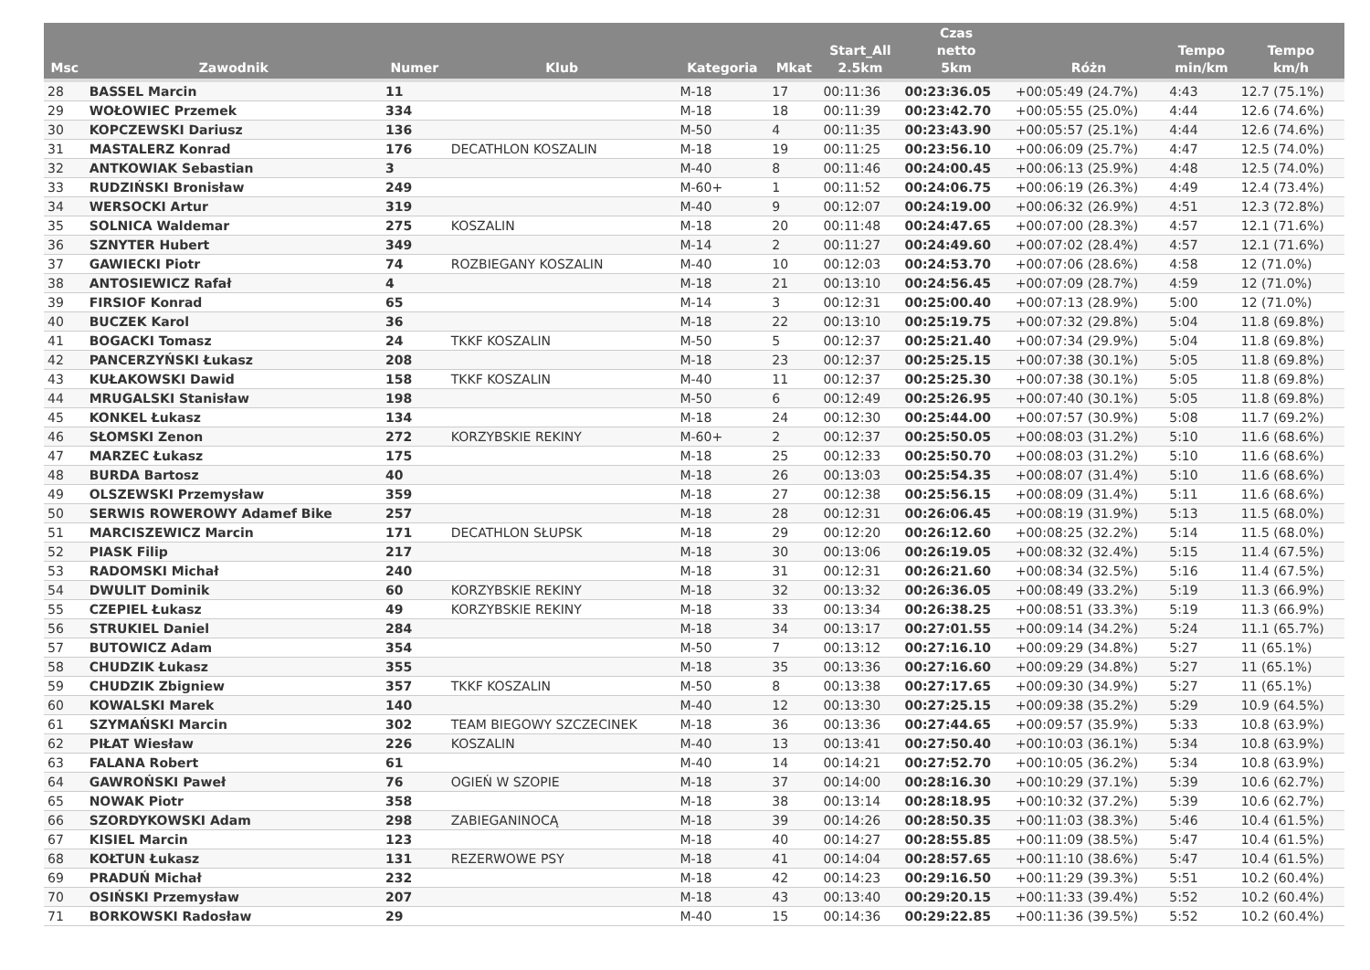| Msc | Zawodnik | Numer | Klub | Kategoria | Mkat | Start_All 2.5km | Czas netto 5km | Różn | Tempo min/km | Tempo km/h |
| --- | --- | --- | --- | --- | --- | --- | --- | --- | --- | --- |
| 28 | BASSEL Marcin | 11 | | M-18 | 17 | 00:11:36 | 00:23:36.05 | +00:05:49 (24.7%) | 4:43 | 12.7 (75.1%) |
| 29 | WOŁOWIEC Przemek | 334 | | M-18 | 18 | 00:11:39 | 00:23:42.70 | +00:05:55 (25.0%) | 4:44 | 12.6 (74.6%) |
| 30 | KOPCZEWSKI Dariusz | 136 | | M-50 | 4 | 00:11:35 | 00:23:43.90 | +00:05:57 (25.1%) | 4:44 | 12.6 (74.6%) |
| 31 | MASTALERZ Konrad | 176 | DECATHLON KOSZALIN | M-18 | 19 | 00:11:25 | 00:23:56.10 | +00:06:09 (25.7%) | 4:47 | 12.5 (74.0%) |
| 32 | ANTKOWIAK Sebastian | 3 | | M-40 | 8 | 00:11:46 | 00:24:00.45 | +00:06:13 (25.9%) | 4:48 | 12.5 (74.0%) |
| 33 | RUDZIŃSKI Bronisław | 249 | | M-60+ | 1 | 00:11:52 | 00:24:06.75 | +00:06:19 (26.3%) | 4:49 | 12.4 (73.4%) |
| 34 | WERSOCKI Artur | 319 | | M-40 | 9 | 00:12:07 | 00:24:19.00 | +00:06:32 (26.9%) | 4:51 | 12.3 (72.8%) |
| 35 | SOLNICA Waldemar | 275 | KOSZALIN | M-18 | 20 | 00:11:48 | 00:24:47.65 | +00:07:00 (28.3%) | 4:57 | 12.1 (71.6%) |
| 36 | SZNYTER Hubert | 349 | | M-14 | 2 | 00:11:27 | 00:24:49.60 | +00:07:02 (28.4%) | 4:57 | 12.1 (71.6%) |
| 37 | GAWIECKI Piotr | 74 | ROZBIEGANY KOSZALIN | M-40 | 10 | 00:12:03 | 00:24:53.70 | +00:07:06 (28.6%) | 4:58 | 12 (71.0%) |
| 38 | ANTOSIEWICZ Rafał | 4 | | M-18 | 21 | 00:13:10 | 00:24:56.45 | +00:07:09 (28.7%) | 4:59 | 12 (71.0%) |
| 39 | FIRSIOF Konrad | 65 | | M-14 | 3 | 00:12:31 | 00:25:00.40 | +00:07:13 (28.9%) | 5:00 | 12 (71.0%) |
| 40 | BUCZEK Karol | 36 | | M-18 | 22 | 00:13:10 | 00:25:19.75 | +00:07:32 (29.8%) | 5:04 | 11.8 (69.8%) |
| 41 | BOGACKI Tomasz | 24 | TKKF KOSZALIN | M-50 | 5 | 00:12:37 | 00:25:21.40 | +00:07:34 (29.9%) | 5:04 | 11.8 (69.8%) |
| 42 | PANCERZYŃSKI Łukasz | 208 | | M-18 | 23 | 00:12:37 | 00:25:25.15 | +00:07:38 (30.1%) | 5:05 | 11.8 (69.8%) |
| 43 | KUŁAKOWSKI Dawid | 158 | TKKF KOSZALIN | M-40 | 11 | 00:12:37 | 00:25:25.30 | +00:07:38 (30.1%) | 5:05 | 11.8 (69.8%) |
| 44 | MRUGALSKI Stanisław | 198 | | M-50 | 6 | 00:12:49 | 00:25:26.95 | +00:07:40 (30.1%) | 5:05 | 11.8 (69.8%) |
| 45 | KONKEL Łukasz | 134 | | M-18 | 24 | 00:12:30 | 00:25:44.00 | +00:07:57 (30.9%) | 5:08 | 11.7 (69.2%) |
| 46 | SŁOMSKI Zenon | 272 | KORZYBSKIE REKINY | M-60+ | 2 | 00:12:37 | 00:25:50.05 | +00:08:03 (31.2%) | 5:10 | 11.6 (68.6%) |
| 47 | MARZEC Łukasz | 175 | | M-18 | 25 | 00:12:33 | 00:25:50.70 | +00:08:03 (31.2%) | 5:10 | 11.6 (68.6%) |
| 48 | BURDA Bartosz | 40 | | M-18 | 26 | 00:13:03 | 00:25:54.35 | +00:08:07 (31.4%) | 5:10 | 11.6 (68.6%) |
| 49 | OLSZEWSKI Przemysław | 359 | | M-18 | 27 | 00:12:38 | 00:25:56.15 | +00:08:09 (31.4%) | 5:11 | 11.6 (68.6%) |
| 50 | SERWIS ROWEROWY Adamef Bike | 257 | | M-18 | 28 | 00:12:31 | 00:26:06.45 | +00:08:19 (31.9%) | 5:13 | 11.5 (68.0%) |
| 51 | MARCISZEWICZ Marcin | 171 | DECATHLON SŁUPSK | M-18 | 29 | 00:12:20 | 00:26:12.60 | +00:08:25 (32.2%) | 5:14 | 11.5 (68.0%) |
| 52 | PIASK Filip | 217 | | M-18 | 30 | 00:13:06 | 00:26:19.05 | +00:08:32 (32.4%) | 5:15 | 11.4 (67.5%) |
| 53 | RADOMSKI Michał | 240 | | M-18 | 31 | 00:12:31 | 00:26:21.60 | +00:08:34 (32.5%) | 5:16 | 11.4 (67.5%) |
| 54 | DWULIT Dominik | 60 | KORZYBSKIE REKINY | M-18 | 32 | 00:13:32 | 00:26:36.05 | +00:08:49 (33.2%) | 5:19 | 11.3 (66.9%) |
| 55 | CZEPIEL Łukasz | 49 | KORZYBSKIE REKINY | M-18 | 33 | 00:13:34 | 00:26:38.25 | +00:08:51 (33.3%) | 5:19 | 11.3 (66.9%) |
| 56 | STRUKIEL Daniel | 284 | | M-18 | 34 | 00:13:17 | 00:27:01.55 | +00:09:14 (34.2%) | 5:24 | 11.1 (65.7%) |
| 57 | BUTOWICZ Adam | 354 | | M-50 | 7 | 00:13:12 | 00:27:16.10 | +00:09:29 (34.8%) | 5:27 | 11 (65.1%) |
| 58 | CHUDZIK Łukasz | 355 | | M-18 | 35 | 00:13:36 | 00:27:16.60 | +00:09:29 (34.8%) | 5:27 | 11 (65.1%) |
| 59 | CHUDZIK Zbigniew | 357 | TKKF KOSZALIN | M-50 | 8 | 00:13:38 | 00:27:17.65 | +00:09:30 (34.9%) | 5:27 | 11 (65.1%) |
| 60 | KOWALSKI Marek | 140 | | M-40 | 12 | 00:13:30 | 00:27:25.15 | +00:09:38 (35.2%) | 5:29 | 10.9 (64.5%) |
| 61 | SZYMAŃSKI Marcin | 302 | TEAM BIEGOWY SZCZECINEK | M-18 | 36 | 00:13:36 | 00:27:44.65 | +00:09:57 (35.9%) | 5:33 | 10.8 (63.9%) |
| 62 | PIŁAT Wiesław | 226 | KOSZALIN | M-40 | 13 | 00:13:41 | 00:27:50.40 | +00:10:03 (36.1%) | 5:34 | 10.8 (63.9%) |
| 63 | FALANA Robert | 61 | | M-40 | 14 | 00:14:21 | 00:27:52.70 | +00:10:05 (36.2%) | 5:34 | 10.8 (63.9%) |
| 64 | GAWROŃSKI Paweł | 76 | OGIEŃ W SZOPIE | M-18 | 37 | 00:14:00 | 00:28:16.30 | +00:10:29 (37.1%) | 5:39 | 10.6 (62.7%) |
| 65 | NOWAK Piotr | 358 | | M-18 | 38 | 00:13:14 | 00:28:18.95 | +00:10:32 (37.2%) | 5:39 | 10.6 (62.7%) |
| 66 | SZORDYKOWSKI Adam | 298 | ZABIEGANINOCĄ | M-18 | 39 | 00:14:26 | 00:28:50.35 | +00:11:03 (38.3%) | 5:46 | 10.4 (61.5%) |
| 67 | KISIEL Marcin | 123 | | M-18 | 40 | 00:14:27 | 00:28:55.85 | +00:11:09 (38.5%) | 5:47 | 10.4 (61.5%) |
| 68 | KOŁTUN Łukasz | 131 | REZERWOWE PSY | M-18 | 41 | 00:14:04 | 00:28:57.65 | +00:11:10 (38.6%) | 5:47 | 10.4 (61.5%) |
| 69 | PRADUŃ Michał | 232 | | M-18 | 42 | 00:14:23 | 00:29:16.50 | +00:11:29 (39.3%) | 5:51 | 10.2 (60.4%) |
| 70 | OSIŃSKI Przemysław | 207 | | M-18 | 43 | 00:13:40 | 00:29:20.15 | +00:11:33 (39.4%) | 5:52 | 10.2 (60.4%) |
| 71 | BORKOWSKI Radosław | 29 | | M-40 | 15 | 00:14:36 | 00:29:22.85 | +00:11:36 (39.5%) | 5:52 | 10.2 (60.4%) |